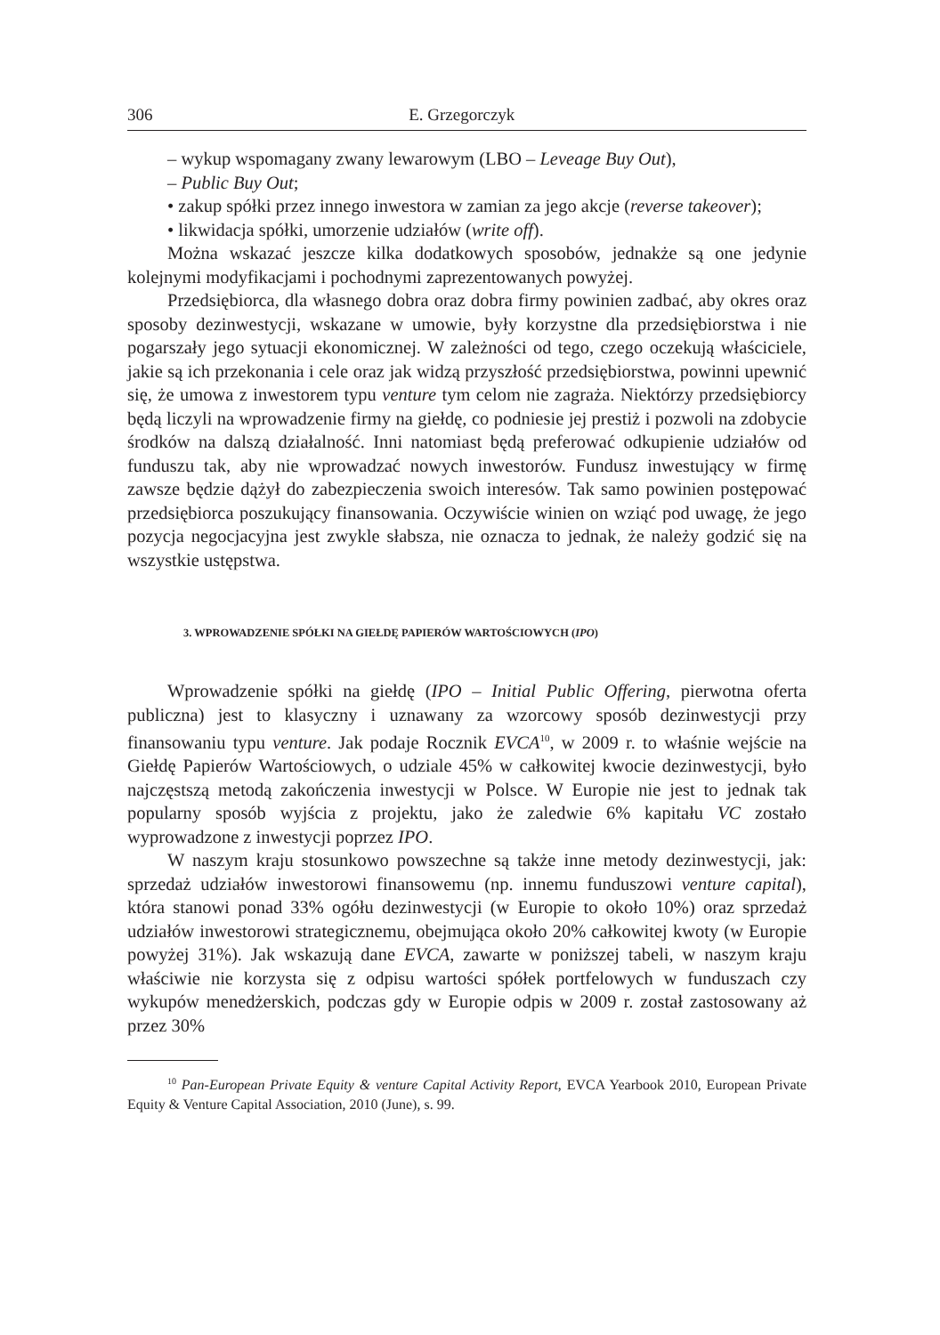306 E. Grzegorczyk
– wykup wspomagany zwany lewarowym (LBO – Leveage Buy Out),
– Public Buy Out;
• zakup spółki przez innego inwestora w zamian za jego akcje (reverse takeover);
• likwidacja spółki, umorzenie udziałów (write off).
Można wskazać jeszcze kilka dodatkowych sposobów, jednakże są one jedynie kolejnymi modyfikacjami i pochodnymi zaprezentowanych powyżej.
Przedsiębiorca, dla własnego dobra oraz dobra firmy powinien zadbać, aby okres oraz sposoby dezinwestycji, wskazane w umowie, były korzystne dla przedsiębiorstwa i nie pogarszały jego sytuacji ekonomicznej. W zależności od tego, czego oczekują właściciele, jakie są ich przekonania i cele oraz jak widzą przyszłość przedsiębiorstwa, powinni upewnić się, że umowa z inwestorem typu venture tym celom nie zagraża. Niektórzy przedsiębiorcy będą liczyli na wprowadzenie firmy na giełdę, co podniesie jej prestiż i pozwoli na zdobycie środków na dalszą działalność. Inni natomiast będą preferować odkupienie udziałów od funduszu tak, aby nie wprowadzać nowych inwestorów. Fundusz inwestujący w firmę zawsze będzie dążył do zabezpieczenia swoich interesów. Tak samo powinien postępować przedsiębiorca poszukujący finansowania. Oczywiście winien on wziąć pod uwagę, że jego pozycja negocjacyjna jest zwykle słabsza, nie oznacza to jednak, że należy godzić się na wszystkie ustępstwa.
3. WPROWADZENIE SPÓŁKI NA GIEŁDĘ PAPIERÓW WARTOŚCIOWYCH (IPO)
Wprowadzenie spółki na giełdę (IPO – Initial Public Offering, pierwotna oferta publiczna) jest to klasyczny i uznawany za wzorcowy sposób dezinwestycji przy finansowaniu typu venture. Jak podaje Rocznik EVCA<sup>10</sup>, w 2009 r. to właśnie wejście na Giełdę Papierów Wartościowych, o udziale 45% w całkowitej kwocie dezinwestycji, było najczęstszą metodą zakończenia inwestycji w Polsce. W Europie nie jest to jednak tak popularny sposób wyjścia z projektu, jako że zaledwie 6% kapitału VC zostało wyprowadzone z inwestycji poprzez IPO.
W naszym kraju stosunkowo powszechne są także inne metody dezinwestycji, jak: sprzedaż udziałów inwestorowi finansowemu (np. innemu funduszowi venture capital), która stanowi ponad 33% ogółu dezinwestycji (w Europie to około 10%) oraz sprzedaż udziałów inwestorowi strategicznemu, obejmująca około 20% całkowitej kwoty (w Europie powyżej 31%). Jak wskazują dane EVCA, zawarte w poniższej tabeli, w naszym kraju właściwie nie korzysta się z odpisu wartości spółek portfelowych w funduszach czy wykupów menedżerskich, podczas gdy w Europie odpis w 2009 r. został zastosowany aż przez 30%
<sup>10</sup> Pan-European Private Equity & venture Capital Activity Report, EVCA Yearbook 2010, European Private Equity & Venture Capital Association, 2010 (June), s. 99.